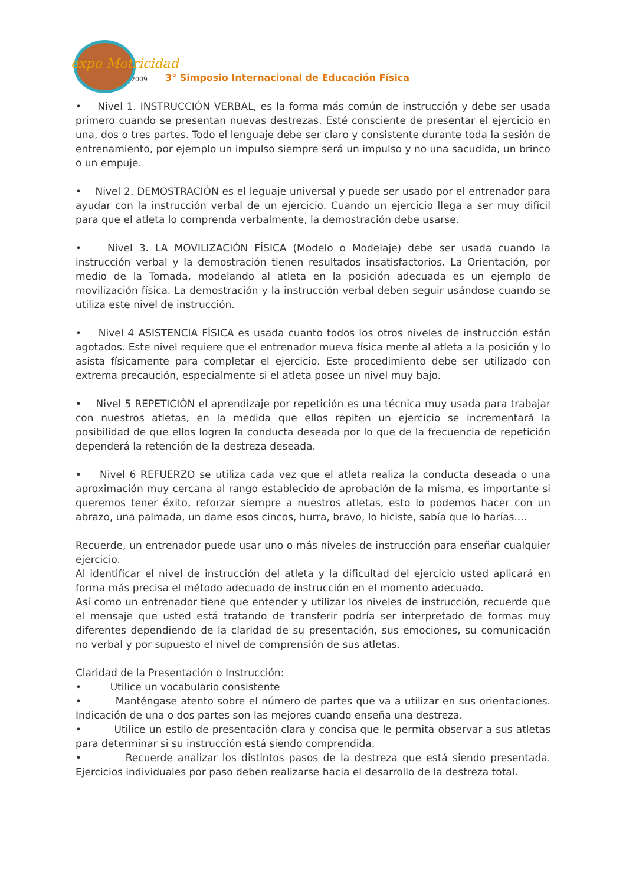expo Motricidad
2009
3° Simposio Internacional de Educación Física
• Nivel 1. INSTRUCCIÓN VERBAL, es la forma más común de instrucción y debe ser usada primero cuando se presentan nuevas destrezas. Esté consciente de presentar el ejercicio en una, dos o tres partes. Todo el lenguaje debe ser claro y consistente durante toda la sesión de entrenamiento, por ejemplo un impulso siempre será un impulso y no una sacudida, un brinco o un empuje.
• Nivel 2. DEMOSTRACIÓN es el leguaje universal y puede ser usado por el entrenador para ayudar con la instrucción verbal de un ejercicio. Cuando un ejercicio llega a ser muy difícil para que el atleta lo comprenda verbalmente, la demostración debe usarse.
• Nivel 3. LA MOVILIZACIÓN FÍSICA (Modelo o Modelaje) debe ser usada cuando la instrucción verbal y la demostración tienen resultados insatisfactorios. La Orientación, por medio de la Tomada, modelando al atleta en la posición adecuada es un ejemplo de movilización física. La demostración y la instrucción verbal deben seguir usándose cuando se utiliza este nivel de instrucción.
• Nivel 4 ASISTENCIA FÍSICA es usada cuanto todos los otros niveles de instrucción están agotados. Este nivel requiere que el entrenador mueva física mente al atleta a la posición y lo asista físicamente para completar el ejercicio. Este procedimiento debe ser utilizado con extrema precaución, especialmente si el atleta posee un nivel muy bajo.
• Nivel 5 REPETICIÓN el aprendizaje por repetición es una técnica muy usada para trabajar con nuestros atletas, en la medida que ellos repiten un ejercicio se incrementará la posibilidad de que ellos logren la conducta deseada por lo que de la frecuencia de repetición dependerá la retención de la destreza deseada.
• Nivel 6 REFUERZO se utiliza cada vez que el atleta realiza la conducta deseada o una aproximación muy cercana al rango establecido de aprobación de la misma, es importante si queremos tener éxito, reforzar siempre a nuestros atletas, esto lo podemos hacer con un abrazo, una palmada, un dame esos cincos, hurra, bravo, lo hiciste, sabía que lo harías....
Recuerde, un entrenador puede usar uno o más niveles de instrucción para enseñar cualquier ejercicio.
Al identificar el nivel de instrucción del atleta y la dificultad del ejercicio usted aplicará en forma más precisa el método adecuado de instrucción en el momento adecuado.
Así como un entrenador tiene que entender y utilizar los niveles de instrucción, recuerde que el mensaje que usted está tratando de transferir podría ser interpretado de formas muy diferentes dependiendo de la claridad de su presentación, sus emociones, su comunicación no verbal y por supuesto el nivel de comprensión de sus atletas.
Claridad de la Presentación o Instrucción:
• Utilice un vocabulario consistente
• Manténgase atento sobre el número de partes que va a utilizar en sus orientaciones. Indicación de una o dos partes son las mejores cuando enseña una destreza.
• Utilice un estilo de presentación clara y concisa que le permita observar a sus atletas para determinar si su instrucción está siendo comprendida.
• Recuerde analizar los distintos pasos de la destreza que está siendo presentada. Ejercicios individuales por paso deben realizarse hacia el desarrollo de la destreza total.